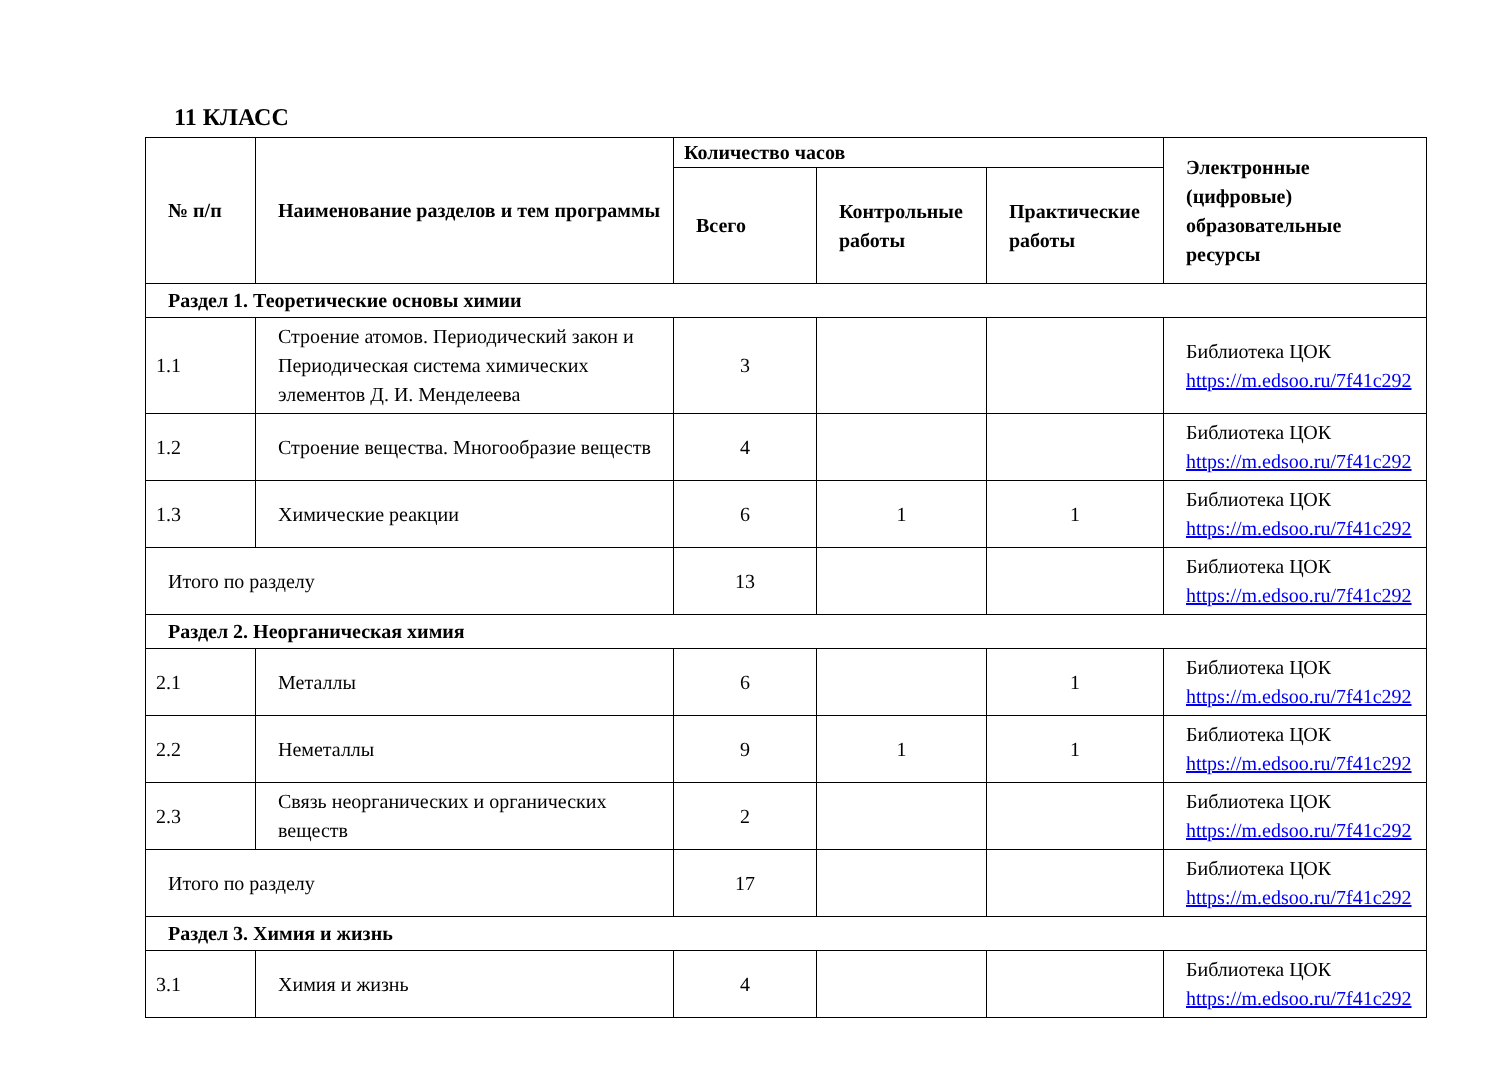11 КЛАСС
| № п/п | Наименование разделов и тем программы | Количество часов | | | Электронные (цифровые) образовательные ресурсы |
| --- | --- | --- | --- | --- | --- |
| | | Всего | Контрольные работы | Практические работы | |
| Раздел 1. Теоретические основы химии | | | | | |
| 1.1 | Строение атомов. Периодический закон и Периодическая система химических элементов Д. И. Менделеева | 3 | | | Библиотека ЦОК https://m.edsoo.ru/7f41c292 |
| 1.2 | Строение вещества. Многообразие веществ | 4 | | | Библиотека ЦОК https://m.edsoo.ru/7f41c292 |
| 1.3 | Химические реакции | 6 | 1 | 1 | Библиотека ЦОК https://m.edsoo.ru/7f41c292 |
| Итого по разделу | | 13 | | | Библиотека ЦОК https://m.edsoo.ru/7f41c292 |
| Раздел 2. Неорганическая химия | | | | | |
| 2.1 | Металлы | 6 | | 1 | Библиотека ЦОК https://m.edsoo.ru/7f41c292 |
| 2.2 | Неметаллы | 9 | 1 | 1 | Библиотека ЦОК https://m.edsoo.ru/7f41c292 |
| 2.3 | Связь неорганических и органических веществ | 2 | | | Библиотека ЦОК https://m.edsoo.ru/7f41c292 |
| Итого по разделу | | 17 | | | Библиотека ЦОК https://m.edsoo.ru/7f41c292 |
| Раздел 3. Химия и жизнь | | | | | |
| 3.1 | Химия и жизнь | 4 | | | Библиотека ЦОК https://m.edsoo.ru/7f41c292 |